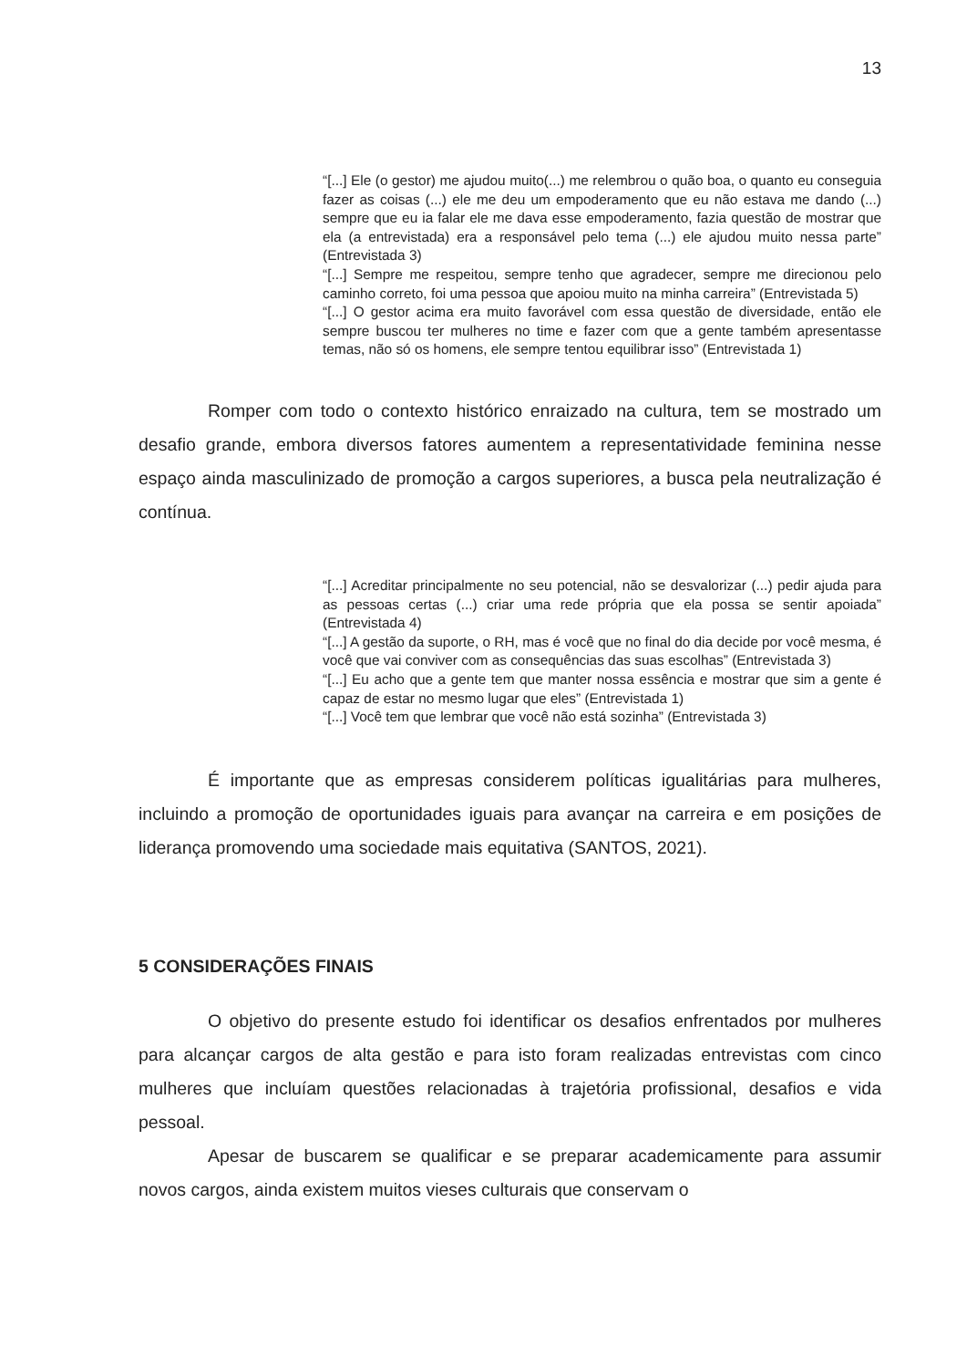13
“[...] Ele (o gestor) me ajudou muito(...) me relembrou o quão boa, o quanto eu conseguia fazer as coisas (...) ele me deu um empoderamento que eu não estava me dando (...) sempre que eu ia falar ele me dava esse empoderamento, fazia questão de mostrar que ela (a entrevistada) era a responsável pelo tema (...) ele ajudou muito nessa parte” (Entrevistada 3)
“[...] Sempre me respeitou, sempre tenho que agradecer, sempre me direcionou pelo caminho correto, foi uma pessoa que apoiou muito na minha carreira” (Entrevistada 5)
“[...] O gestor acima era muito favorável com essa questão de diversidade, então ele sempre buscou ter mulheres no time e fazer com que a gente também apresentasse temas, não só os homens, ele sempre tentou equilibrar isso” (Entrevistada 1)
Romper com todo o contexto histórico enraizado na cultura, tem se mostrado um desafio grande, embora diversos fatores aumentem a representatividade feminina nesse espaço ainda masculinizado de promoção a cargos superiores, a busca pela neutralização é contínua.
“[...] Acreditar principalmente no seu potencial, não se desvalorizar (...) pedir ajuda para as pessoas certas (...) criar uma rede própria que ela possa se sentir apoiada” (Entrevistada 4)
“[...] A gestão da suporte, o RH, mas é você que no final do dia decide por você mesma, é você que vai conviver com as consequências das suas escolhas” (Entrevistada 3)
“[...] Eu acho que a gente tem que manter nossa essência e mostrar que sim a gente é capaz de estar no mesmo lugar que eles” (Entrevistada 1)
“[...] Você tem que lembrar que você não está sozinha” (Entrevistada 3)
É importante que as empresas considerem políticas igualitárias para mulheres, incluindo a promoção de oportunidades iguais para avançar na carreira e em posições de liderança promovendo uma sociedade mais equitativa (SANTOS, 2021).
5 CONSIDERAÇÕES FINAIS
O objetivo do presente estudo foi identificar os desafios enfrentados por mulheres para alcançar cargos de alta gestão e para isto foram realizadas entrevistas com cinco mulheres que incluíam questões relacionadas à trajetória profissional, desafios e vida pessoal.
Apesar de buscarem se qualificar e se preparar academicamente para assumir novos cargos, ainda existem muitos vieses culturais que conservam o